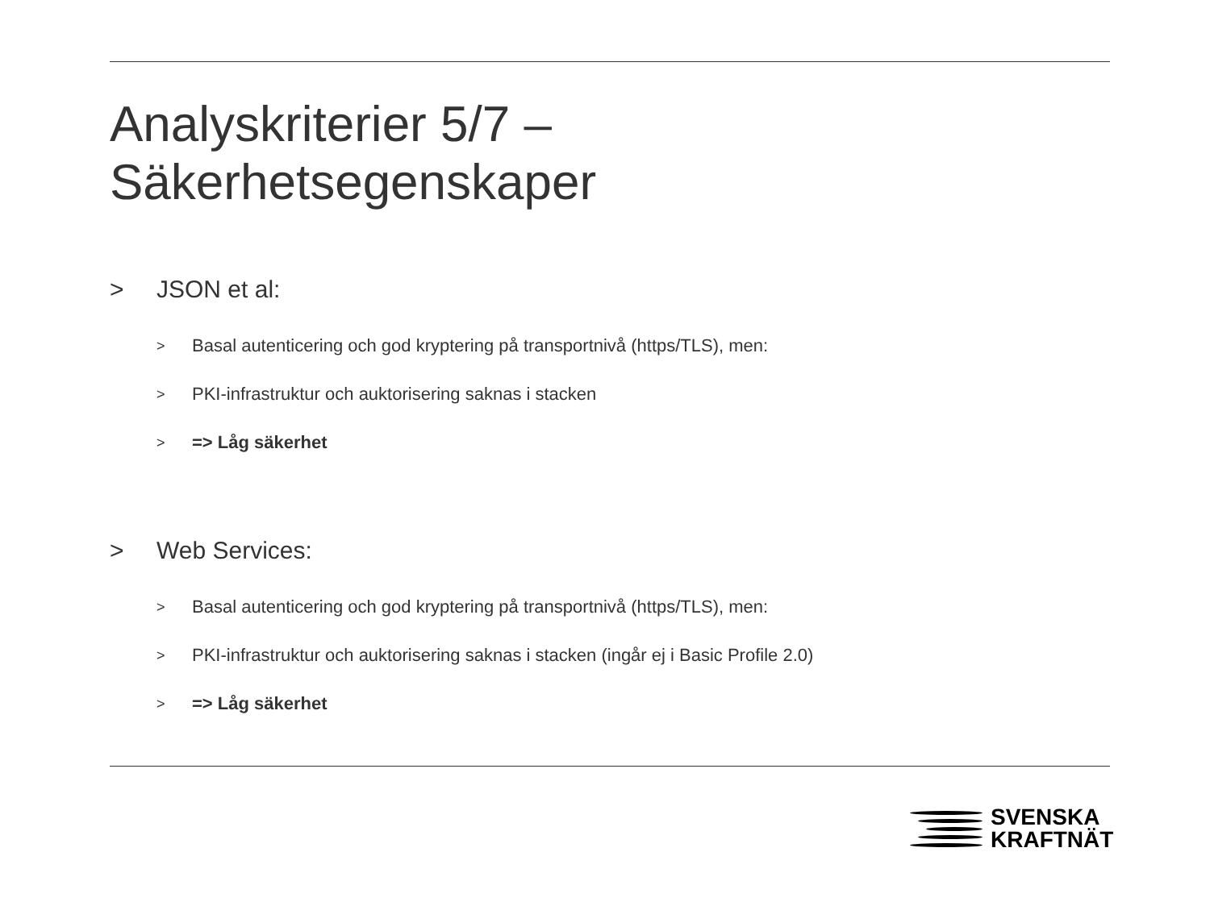Analyskriterier 5/7 –
Säkerhetsegenskaper
> JSON et al:
> Basal autenticering och god kryptering på transportnivå (https/TLS), men:
> PKI-infrastruktur och auktorisering saknas i stacken
> => Låg säkerhet
> Web Services:
> Basal autenticering och god kryptering på transportnivå (https/TLS), men:
> PKI-infrastruktur och auktorisering saknas i stacken (ingår ej i Basic Profile 2.0)
> => Låg säkerhet
SVENSKA
KRAFTNÄT